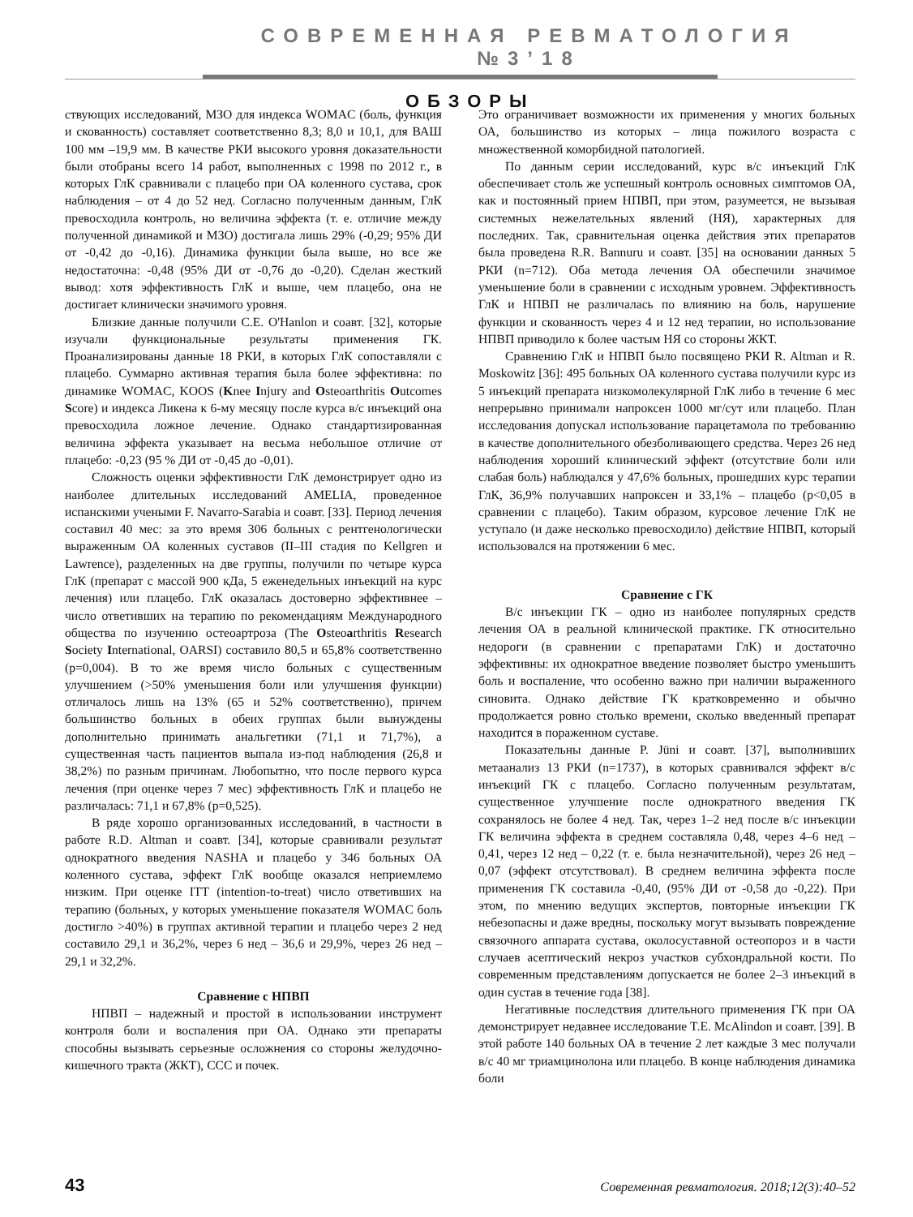СОВРЕМЕННАЯ РЕВМАТОЛОГИЯ №3’18
ОБЗОРЫ
ствующих исследований, МЗО для индекса WOMAC (боль, функция и скованность) составляет соответственно 8,3; 8,0 и 10,1, для ВАШ 100 мм –19,9 мм. В качестве РКИ высокого уровня доказательности были отобраны всего 14 работ, выполненных с 1998 по 2012 г., в которых ГлК сравнивали с плацебо при ОА коленного сустава, срок наблюдения – от 4 до 52 нед. Согласно полученным данным, ГлК превосходила контроль, но величина эффекта (т. е. отличие между полученной динамикой и МЗО) достигала лишь 29% (-0,29; 95% ДИ от -0,42 до -0,16). Динамика функции была выше, но все же недостаточна: -0,48 (95% ДИ от -0,76 до -0,20). Сделан жесткий вывод: хотя эффективность ГлК и выше, чем плацебо, она не достигает клинически значимого уровня.
Близкие данные получили C.E. O'Hanlon и соавт. [32], которые изучали функциональные результаты применения ГК. Проанализированы данные 18 РКИ, в которых ГлК сопоставляли с плацебо. Суммарно активная терапия была более эффективна: по динамике WOMAC, KOOS (Knee Injury and Osteoarthritis Outcomes Score) и индекса Ликена к 6-му месяцу после курса в/с инъекций она превосходила ложное лечение. Однако стандартизированная величина эффекта указывает на весьма небольшое отличие от плацебо: -0,23 (95 % ДИ от -0,45 до -0,01).
Сложность оценки эффективности ГлК демонстрирует одно из наиболее длительных исследований AMELIA, проведенное испанскими учеными F. Navarro-Sarabia и соавт. [33]. Период лечения составил 40 мес: за это время 306 больных с рентгенологически выраженным ОА коленных суставов (II–III стадия по Kellgren и Lawrence), разделенных на две группы, получили по четыре курса ГлК (препарат с массой 900 кДа, 5 еженедельных инъекций на курс лечения) или плацебо. ГлК оказалась достоверно эффективнее – число ответивших на терапию по рекомендациям Международного общества по изучению остеоартроза (The Osteoarthritis Research Society International, OARSI) составило 80,5 и 65,8% соответственно (p=0,004). В то же время число больных с существенным улучшением (>50% уменьшения боли или улучшения функции) отличалось лишь на 13% (65 и 52% соответственно), причем большинство больных в обеих группах были вынуждены дополнительно принимать анальгетики (71,1 и 71,7%), а существенная часть пациентов выпала из-под наблюдения (26,8 и 38,2%) по разным причинам. Любопытно, что после первого курса лечения (при оценке через 7 мес) эффективность ГлК и плацебо не различалась: 71,1 и 67,8% (p=0,525).
В ряде хорошо организованных исследований, в частности в работе R.D. Altman и соавт. [34], которые сравнивали результат однократного введения NASHA и плацебо у 346 больных ОА коленного сустава, эффект ГлК вообще оказался неприемлемо низким. При оценке ITT (intention-to-treat) число ответивших на терапию (больных, у которых уменьшение показателя WOMAC боль достигло >40%) в группах активной терапии и плацебо через 2 нед составило 29,1 и 36,2%, через 6 нед – 36,6 и 29,9%, через 26 нед – 29,1 и 32,2%.
Сравнение с НПВП
НПВП – надежный и простой в использовании инструмент контроля боли и воспаления при ОА. Однако эти препараты способны вызывать серьезные осложнения со стороны желудочно-кишечного тракта (ЖКТ), ССС и почек.
Это ограничивает возможности их применения у многих больных ОА, большинство из которых – лица пожилого возраста с множественной коморбидной патологией.
По данным серии исследований, курс в/с инъекций ГлК обеспечивает столь же успешный контроль основных симптомов ОА, как и постоянный прием НПВП, при этом, разумеется, не вызывая системных нежелательных явлений (НЯ), характерных для последних. Так, сравнительная оценка действия этих препаратов была проведена R.R. Bannuru и соавт. [35] на основании данных 5 РКИ (n=712). Оба метода лечения ОА обеспечили значимое уменьшение боли в сравнении с исходным уровнем. Эффективность ГлК и НПВП не различалась по влиянию на боль, нарушение функции и скованность через 4 и 12 нед терапии, но использование НПВП приводило к более частым НЯ со стороны ЖКТ.
Сравнению ГлК и НПВП было посвящено РКИ R. Altman и R. Moskowitz [36]: 495 больных ОА коленного сустава получили курс из 5 инъекций препарата низкомолекулярной ГлК либо в течение 6 мес непрерывно принимали напроксен 1000 мг/сут или плацебо. План исследования допускал использование парацетамола по требованию в качестве дополнительного обезболивающего средства. Через 26 нед наблюдения хороший клинический эффект (отсутствие боли или слабая боль) наблюдался у 47,6% больных, прошедших курс терапии ГлК, 36,9% получавших напроксен и 33,1% – плацебо (p<0,05 в сравнении с плацебо). Таким образом, курсовое лечение ГлК не уступало (и даже несколько превосходило) действие НПВП, который использовался на протяжении 6 мес.
Сравнение с ГК
В/с инъекции ГК – одно из наиболее популярных средств лечения ОА в реальной клинической практике. ГК относительно недороги (в сравнении с препаратами ГлК) и достаточно эффективны: их однократное введение позволяет быстро уменьшить боль и воспаление, что особенно важно при наличии выраженного синовита. Однако действие ГК кратковременно и обычно продолжается ровно столько времени, сколько введенный препарат находится в пораженном суставе.
Показательны данные P. Jüni и соавт. [37], выполнивших метаанализ 13 РКИ (n=1737), в которых сравнивался эффект в/с инъекций ГК с плацебо. Согласно полученным результатам, существенное улучшение после однократного введения ГК сохранялось не более 4 нед. Так, через 1–2 нед после в/с инъекции ГК величина эффекта в среднем составляла 0,48, через 4–6 нед – 0,41, через 12 нед – 0,22 (т. е. была незначительной), через 26 нед – 0,07 (эффект отсутствовал). В среднем величина эффекта после применения ГК составила -0,40, (95% ДИ от -0,58 до -0,22). При этом, по мнению ведущих экспертов, повторные инъекции ГК небезопасны и даже вредны, поскольку могут вызывать повреждение связочного аппарата сустава, околосуставной остеопороз и в части случаев асептический некроз участков субхондральной кости. По современным представлениям допускается не более 2–3 инъекций в один сустав в течение года [38].
Негативные последствия длительного применения ГК при ОА демонстрирует недавнее исследование T.E. McAlindon и соавт. [39]. В этой работе 140 больных ОА в течение 2 лет каждые 3 мес получали в/с 40 мг триамцинолона или плацебо. В конце наблюдения динамика боли
43 Современная ревматология. 2018;12(3):40–52